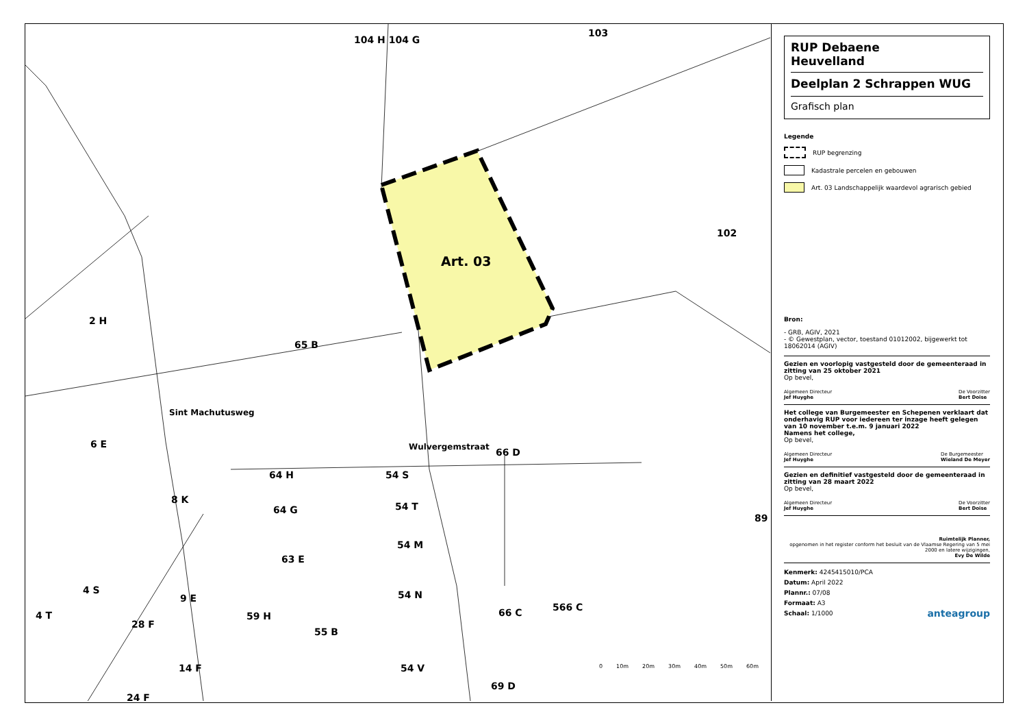103
104 H 104 G
102
Art. 03
2 H
65 B
6 E
66 D
64 H 54 S
8 K
54 T 64 G
89
54 M
63 E
4 S
9 E 54 N
566 C 66 C 4 T 59 H
28 F
55 B
14 F 54 V
69 D
24 F
Sint Machutusweg
Wulvergemstraat
0 10m 20m 30m 40m 50m 60m
RUP Debaene
Heuvelland
Deelplan 2 Schrappen WUG
Grafisch plan
Legende
RUP begrenzing
Kadastrale percelen en gebouwen
Art. 03 Landschappelijk waardevol agrarisch gebied
Bron:
- GRB, AGIV, 2021
- © Gewestplan, vector, toestand 01012002, bijgewerkt tot 18062014 (AGIV)
Gezien en voorlopig vastgesteld door de gemeenteraad in zitting van 25 oktober 2021
Op bevel,
Algemeen Directeur
Jef Huyghe De Voorzitter
Bert Doise
Het college van Burgemeester en Schepenen verklaart dat onderhavig RUP voor iedereen ter inzage heeft gelegen van 10 november t.e.m. 9 januari 2022
Namens het college,
Op bevel,
Algemeen Directeur
Jef Huyghe De Burgemeester
Wieland De Meyer
Gezien en definitief vastgesteld door de gemeenteraad in zitting van 28 maart 2022
Op bevel,
Algemeen Directeur
Jef Huyghe De Voorzitter
Bert Doise
Ruimtelijk Planner,
opgenomen in het register conform het besluit van de Vlaamse Regering van 5 mei 2000 en latere wijzigingen,
Evy De Wilde
Kenmerk: 4245415010/PCA
Datum: April 2022
Plannr.: 07/08
Formaat: A3
Schaal: 1/1000 anteagroup